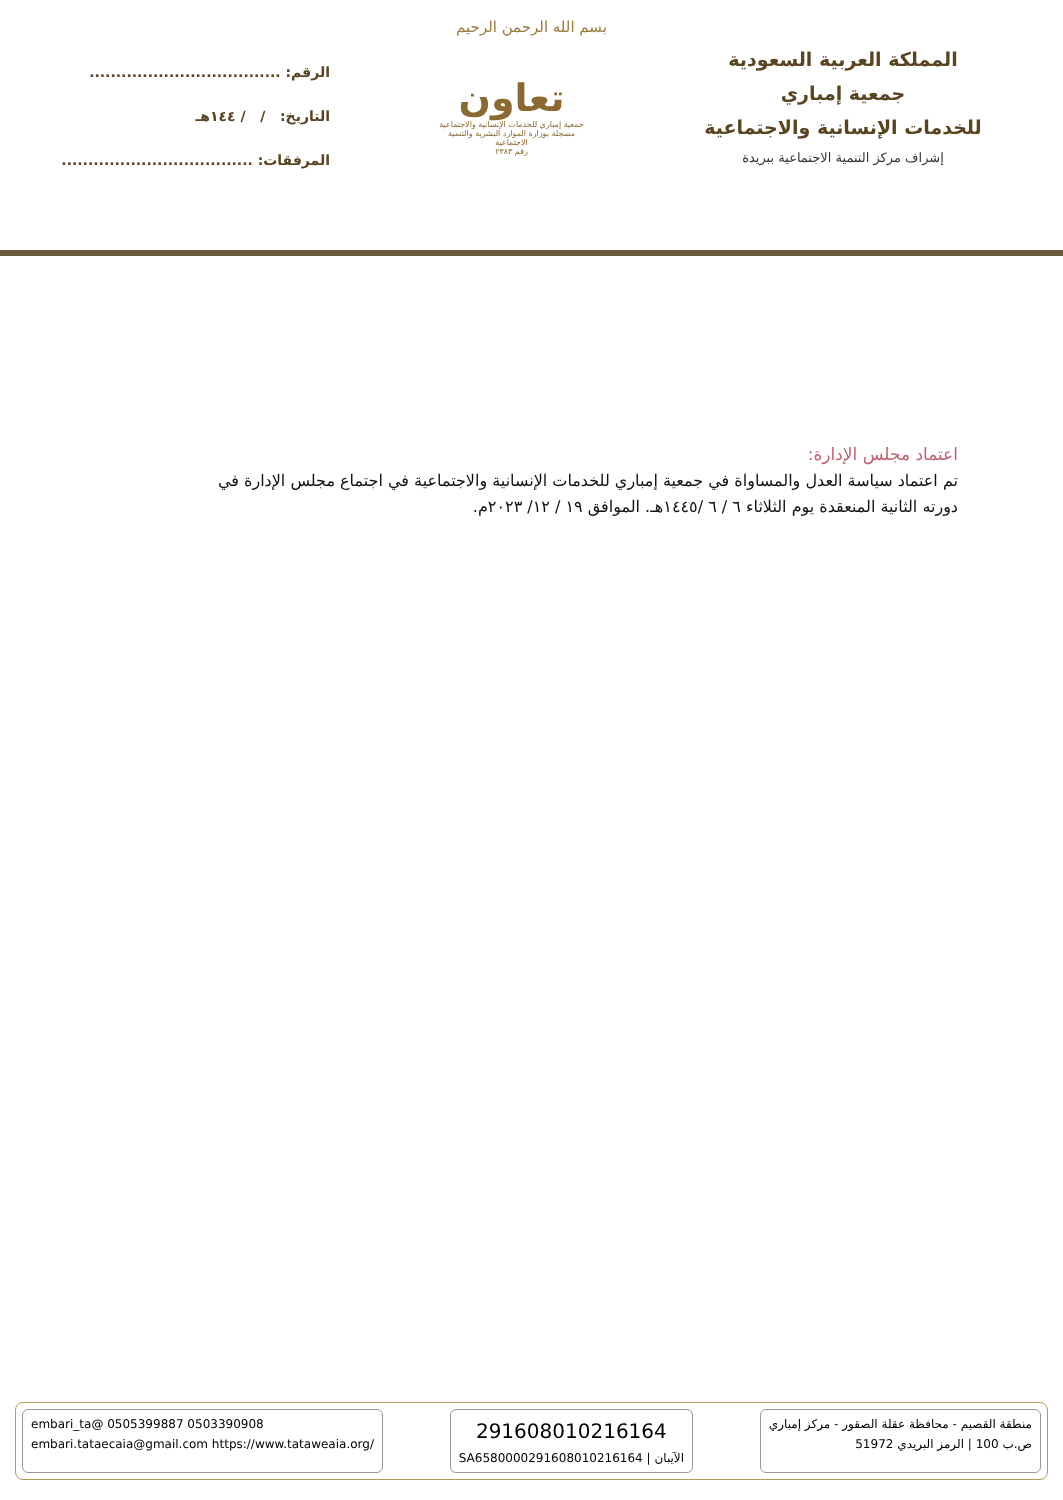بسم الله الرحمن الرحيم
المملكة العربية السعودية
جمعية إمباري
للخدمات الإنسانية والاجتماعية
إشراف مركز التنمية الاجتماعية ببريدة
تعاون
جمعية إمباري للخدمات الإنسانية والاجتماعية
مسجلة بوزارة الموارد البشرية والتنمية الاجتماعية
رقم ٢٣٨٣
الرقم: ....................................
التاريخ: / / ١٤٤هـ
المرفقات: ....................................
اعتماد مجلس الإدارة:
تم اعتماد سياسة العدل والمساواة في جمعية إمباري للخدمات الإنسانية والاجتماعية في اجتماع مجلس الإدارة في دورته الثانية المنعقدة يوم الثلاثاء ٦ / ٦ /١٤٤٥هـ. الموافق ١٩ / ١٢/ ٢٠٢٣م.
منطقة القصيم - محافظة عقلة الصقور - مركز إمباري
ص.ب 100 | الرمز البريدي 51972
291608010216164
SA6580000291608010216164 | الآيبان
embari_ta@ 0505399887 0503390908
embari.tataecaia@gmail.com https://www.tataweaia.org/